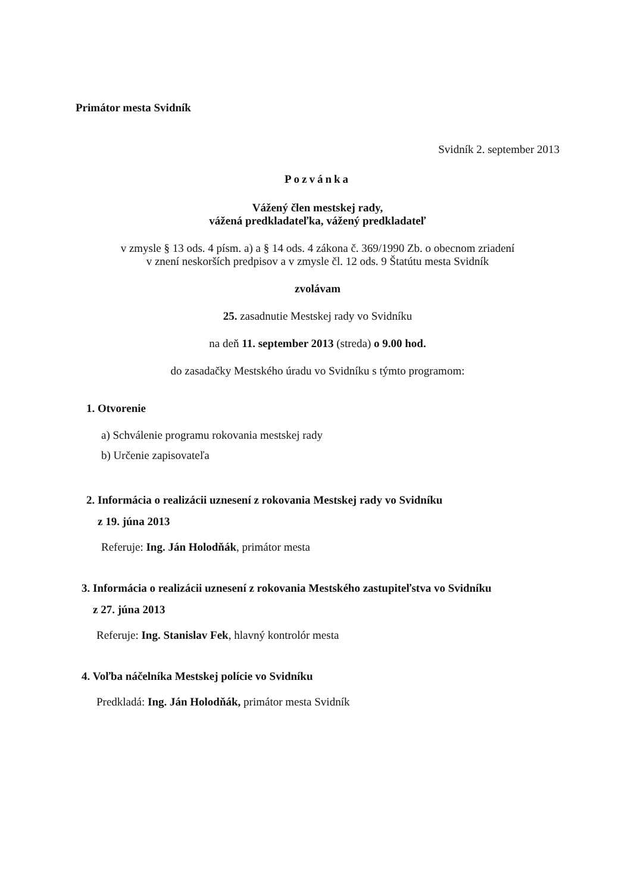Primátor mesta Svidník
Svidník 2. september 2013
Pozvánka
Vážený člen mestskej rady,
vážená predkladateľka, vážený predkladateľ
v zmysle § 13 ods. 4 písm. a) a § 14 ods. 4 zákona č. 369/1990 Zb. o obecnom zriadení
v znení neskorších predpisov a v zmysle čl. 12 ods. 9 Štatútu mesta Svidník
zvolávam
25. zasadnutie Mestskej rady vo Svidníku
na deň 11. september 2013 (streda) o 9.00 hod.
do zasadačky Mestského úradu vo Svidníku s týmto programom:
1. Otvorenie
a) Schválenie programu rokovania mestskej rady
b) Určenie zapisovateľa
2. Informácia o realizácii uznesení z rokovania Mestskej rady vo Svidníku
z 19. júna 2013
Referuje: Ing. Ján Holodňák, primátor mesta
3. Informácia o realizácii uznesení z rokovania Mestského zastupiteľstva vo Svidníku
z 27. júna 2013
Referuje: Ing. Stanislav Fek, hlavný kontrolór mesta
4. Voľba náčelníka Mestskej polície vo Svidníku
Predkladá: Ing. Ján Holodňák, primátor mesta Svidník